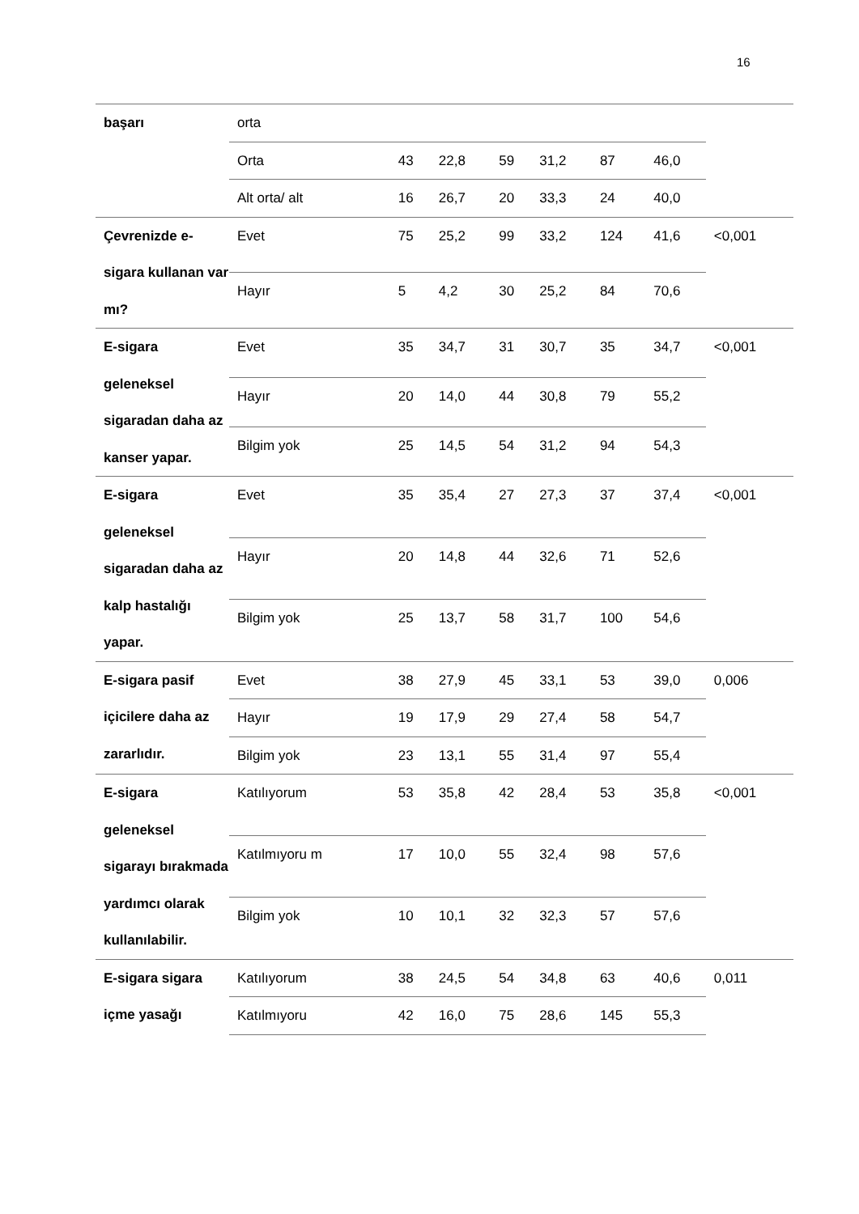16
| başarı | orta | | | | | | | |
| | Orta | 43 | 22,8 | 59 | 31,2 | 87 | 46,0 | |
| | Alt orta/ alt | 16 | 26,7 | 20 | 33,3 | 24 | 40,0 | |
| Çevrenizde e-sigara kullanan var mı? | Evet | 75 | 25,2 | 99 | 33,2 | 124 | 41,6 | <0,001 |
| | Hayır | 5 | 4,2 | 30 | 25,2 | 84 | 70,6 | |
| E-sigara geleneksel sigaradan daha az kanser yapar. | Evet | 35 | 34,7 | 31 | 30,7 | 35 | 34,7 | <0,001 |
| | Hayır | 20 | 14,0 | 44 | 30,8 | 79 | 55,2 | |
| | Bilgim yok | 25 | 14,5 | 54 | 31,2 | 94 | 54,3 | |
| E-sigara geleneksel sigaradan daha az kalp hastalığı yapar. | Evet | 35 | 35,4 | 27 | 27,3 | 37 | 37,4 | <0,001 |
| | Hayır | 20 | 14,8 | 44 | 32,6 | 71 | 52,6 | |
| | Bilgim yok | 25 | 13,7 | 58 | 31,7 | 100 | 54,6 | |
| E-sigara pasif içicilere daha az zararlıdır. | Evet | 38 | 27,9 | 45 | 33,1 | 53 | 39,0 | 0,006 |
| | Hayır | 19 | 17,9 | 29 | 27,4 | 58 | 54,7 | |
| | Bilgim yok | 23 | 13,1 | 55 | 31,4 | 97 | 55,4 | |
| E-sigara geleneksel sigarayı bırakmada yardımcı olarak kullanılabilir. | Katılıyorum | 53 | 35,8 | 42 | 28,4 | 53 | 35,8 | <0,001 |
| | Katılmıyoru m | 17 | 10,0 | 55 | 32,4 | 98 | 57,6 | |
| | Bilgim yok | 10 | 10,1 | 32 | 32,3 | 57 | 57,6 | |
| E-sigara sigara içme yasağı | Katılıyorum | 38 | 24,5 | 54 | 34,8 | 63 | 40,6 | 0,011 |
| | Katılmıyoru | 42 | 16,0 | 75 | 28,6 | 145 | 55,3 | |